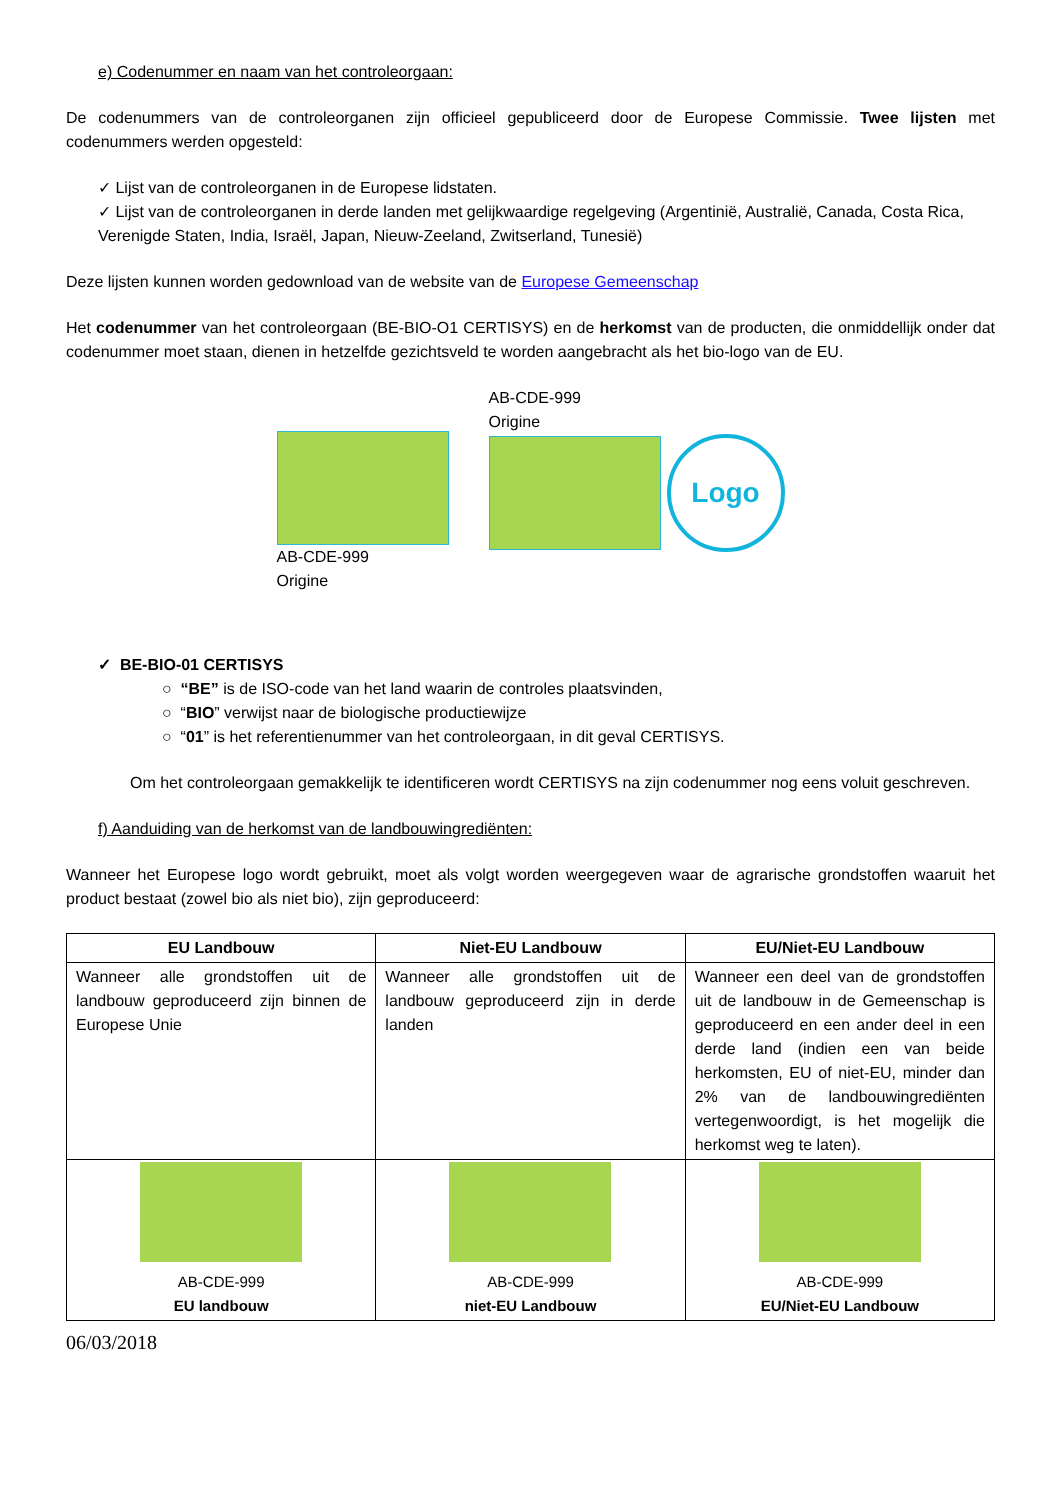e) Codenummer en naam van het controleorgaan:
De codenummers van de controleorganen zijn officieel gepubliceerd door de Europese Commissie. Twee lijsten met codenummers werden opgesteld:
✓ Lijst van de controleorganen in de Europese lidstaten.
✓ Lijst van de controleorganen in derde landen met gelijkwaardige regelgeving (Argentinië, Australië, Canada, Costa Rica, Verenigde Staten, India, Israël, Japan, Nieuw-Zeeland, Zwitserland, Tunesië)
Deze lijsten kunnen worden gedownload van de website van de Europese Gemeenschap
Het codenummer van het controleorgaan (BE-BIO-O1 CERTISYS) en de herkomst van de producten, die onmiddellijk onder dat codenummer moet staan, dienen in hetzelfde gezichtsveld te worden aangebracht als het bio-logo van de EU.
AB-CDE-999
Origine
AB-CDE-999
Origine
Logo
✓ BE-BIO-01 CERTISYS
○ “BE” is de ISO-code van het land waarin de controles plaatsvinden,
○ “BIO” verwijst naar de biologische productiewijze
○ “01” is het referentienummer van het controleorgaan, in dit geval CERTISYS.
Om het controleorgaan gemakkelijk te identificeren wordt CERTISYS na zijn codenummer nog eens voluit geschreven.
f) Aanduiding van de herkomst van de landbouwingrediënten:
Wanneer het Europese logo wordt gebruikt, moet als volgt worden weergegeven waar de agrarische grondstoffen waaruit het product bestaat (zowel bio als niet bio), zijn geproduceerd:
| EU Landbouw | Niet-EU Landbouw | EU/Niet-EU Landbouw |
| --- | --- | --- |
| Wanneer alle grondstoffen uit de landbouw geproduceerd zijn binnen de Europese Unie | Wanneer alle grondstoffen uit de landbouw geproduceerd zijn in derde landen | Wanneer een deel van de grondstoffen uit de landbouw in de Gemeenschap is geproduceerd en een ander deel in een derde land (indien een van beide herkomsten, EU of niet-EU, minder dan 2% van de landbouwingrediënten vertegenwoordigt, is het mogelijk die herkomst weg te laten). |
| AB-CDE-999 EU landbouw | AB-CDE-999 niet-EU Landbouw | AB-CDE-999 EU/Niet-EU Landbouw |
06/03/2018